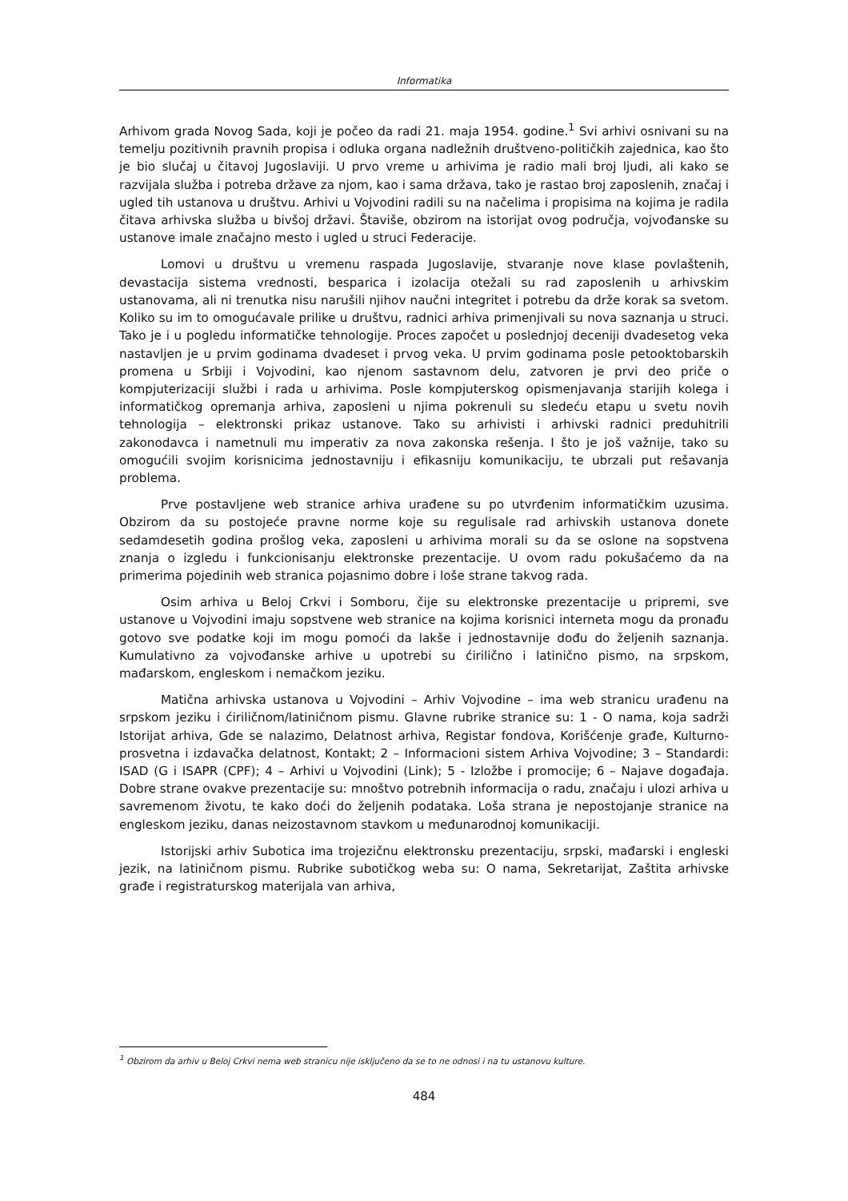Informatika
Arhivom grada Novog Sada, koji je počeo da radi 21. maja 1954. godine.<sup>1</sup> Svi arhivi osnivani su na temelju pozitivnih pravnih propisa i odluka organa nadležnih društveno-političkih zajednica, kao što je bio slučaj u čitavoj Jugoslaviji. U prvo vreme u arhivima je radio mali broj ljudi, ali kako se razvijala služba i potreba države za njom, kao i sama država, tako je rastao broj zaposlenih, značaj i ugled tih ustanova u društvu. Arhivi u Vojvodini radili su na načelima i propisima na kojima je radila čitava arhivska služba u bivšoj državi. Štaviše, obzirom na istorijat ovog područja, vojvođanske su ustanove imale značajno mesto i ugled u struci Federacije.
Lomovi u društvu u vremenu raspada Jugoslavije, stvaranje nove klase povlaštenih, devastacija sistema vrednosti, besparica i izolacija otežali su rad zaposlenih u arhivskim ustanovama, ali ni trenutka nisu narušili njihov naučni integritet i potrebu da drže korak sa svetom. Koliko su im to omogućavale prilike u društvu, radnici arhiva primenjivali su nova saznanja u struci. Tako je i u pogledu informatičke tehnologije. Proces započet u poslednjoj deceniji dvadesetog veka nastavljen je u prvim godinama dvadeset i prvog veka. U prvim godinama posle petooktobarskih promena u Srbiji i Vojvodini, kao njenom sastavnom delu, zatvoren je prvi deo priče o kompjuterizaciji službi i rada u arhivima. Posle kompjuterskog opismenjavanja starijih kolega i informatičkog opremanja arhiva, zaposleni u njima pokrenuli su sledeću etapu u svetu novih tehnologija – elektronski prikaz ustanove. Tako su arhivisti i arhivski radnici preduhitrili zakonodavca i nametnuli mu imperativ za nova zakonska rešenja. I što je još važnije, tako su omogućili svojim korisnicima jednostavniju i efikasniju komunikaciju, te ubrzali put rešavanja problema.
Prve postavljene web stranice arhiva urađene su po utvrđenim informatičkim uzusima. Obzirom da su postojeće pravne norme koje su regulisale rad arhivskih ustanova donete sedamdesetih godina prošlog veka, zaposleni u arhivima morali su da se oslone na sopstvena znanja o izgledu i funkcionisanju elektronske prezentacije. U ovom radu pokušaćemo da na primerima pojedinih web stranica pojasnimo dobre i loše strane takvog rada.
Osim arhiva u Beloj Crkvi i Somboru, čije su elektronske prezentacije u pripremi, sve ustanove u Vojvodini imaju sopstvene web stranice na kojima korisnici interneta mogu da pronađu gotovo sve podatke koji im mogu pomoći da lakše i jednostavnije dođu do željenih saznanja. Kumulativno za vojvođanske arhive u upotrebi su ćirilično i latinično pismo, na srpskom, mađarskom, engleskom i nemačkom jeziku.
Matična arhivska ustanova u Vojvodini – Arhiv Vojvodine – ima web stranicu urađenu na srpskom jeziku i ćiriličnom/latiničnom pismu. Glavne rubrike stranice su: 1 - O nama, koja sadrži Istorijat arhiva, Gde se nalazimo, Delatnost arhiva, Registar fondova, Korišćenje građe, Kulturno-prosvetna i izdavačka delatnost, Kontakt; 2 – Informacioni sistem Arhiva Vojvodine; 3 – Standardi: ISAD (G i ISAPR (CPF); 4 – Arhivi u Vojvodini (Link); 5 - Izložbe i promocije; 6 – Najave događaja. Dobre strane ovakve prezentacije su: mnoštvo potrebnih informacija o radu, značaju i ulozi arhiva u savremenom životu, te kako doći do željenih podataka. Loša strana je nepostojanje stranice na engleskom jeziku, danas neizostavnom stavkom u međunarodnoj komunikaciji.
Istorijski arhiv Subotica ima trojezičnu elektronsku prezentaciju, srpski, mađarski i engleski jezik, na latiničnom pismu. Rubrike subotičkog weba su: O nama, Sekretarijat, Zaštita arhivske građe i registraturskog materijala van arhiva,
<sup>1</sup> Obzirom da arhiv u Beloj Crkvi nema web stranicu nije isključeno da se to ne odnosi i na tu ustanovu kulture.
484